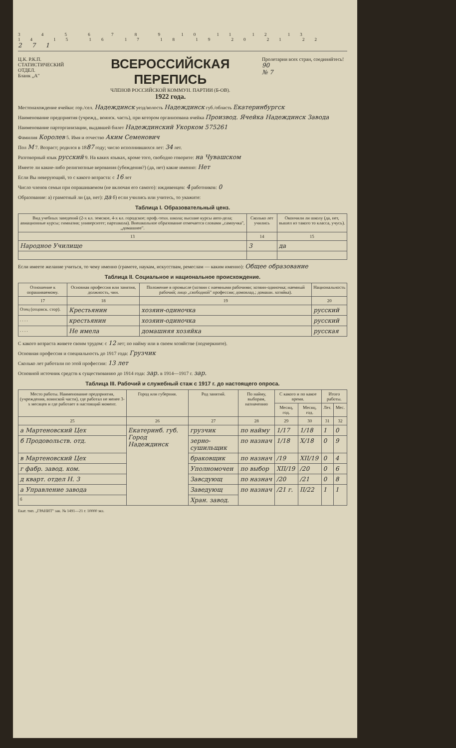3 4 5 6 7 8 9 10 11 12 13 14 15 16 17 18 19 20 21 22 271
Ц.К. Р.К.П.
СТАТИСТИЧЕСКИЙ ОТДЕЛ.
Бланк „А"
ВСЕРОССИЙСКАЯ ПЕРЕПИСЬ
ЧЛЕНОВ РОССИЙСКОЙ КОММУН. ПАРТИИ (Б-ОВ).
1922 года.
Пролетарии всех стран, соединяйтесь! 90
№ 7
Местонахождение ячейки: гор./сел. Надеждинск уезд/волость Надеждинск губ./область Екатеринбургск
Наименование предприятия (учрежд., воинск. часть), при котором организована ячейка Производ. Ячейка Надеждинск Завода
Наименование парторганизации, выдавшей билет Надеждинский Укорком 575261
Фамилия Королев 5. Имя и отчество Аким Семенович
Пол М 7. Возраст; родился в 1887 году; число исполнившихся лет: 34 лет.
Разговорный язык русский 9. На каких языках, кроме того, свободно говорите: на Чувашском
Имеете ли какие-либо религиозные верования (убеждения?) (да, нет) какие именно: Нет
Если Вы неверующий, то с какого возраста: с 16 лет
Число членов семьи при опрашиваемом (не включая его самого): иждивенцев: 4 работников: 0
Образование: а) грамотный ли (да, нет): да б) если учились или учитесь, то укажите:
Таблица I. Образовательный ценз.
| Вид учебных заведений (2-х кл. земское, 4-х кл. городское; проф.-техн. школа; высшие курсы авто-дела; авиационные курсы; гимназия; университет; партшкола). Внешкольное образование отмечается словами „самоучка", „домашнее". | Сколько лет учились | Окончили ли школу (да, нет, вышел из такого то класса, учусь). |
| --- | --- | --- |
| 13 | 14 | 15 |
| Народное Училище | 3 | да |
Если имеете желание учиться, то чему именно (грамоте, наукам, искусствам, ремеслам — каким именно): Общее образование
Таблица II. Социальное и национальное происхождение.
| Отношение к опрашиваемому. | Основная профессия или занятия, должность, чин. | Положение в промысле (хозяин с наемными рабочими; хозяин-одиночка; наемный рабочий; лицо „свободной" профессии; домовлад.; домашн. хозяйка). | Национальность |
| --- | --- | --- | --- |
| 17 | 18 | 19 | 20 |
| Отец (отцовск. стор). | Крестьянин | хозяин-одиночка | русский |
| . . . . | крестьянин | хозяин-одиночка | русский |
| . . . . | Не имела | домашняя хозяйка | русская |
С какого возраста живете своим трудом: с 12 лет; по найму или в своем хозяйстве (подчеркните).
Основная профессия и специальность до 1917 года: Грузчик
Сколько лет работали по этой профессии: 13 лет
Основной источник средств к существованию до 1914 года: зар. в 1914—1917 г. зар.
Таблица III. Рабочий и служебный стаж с 1917 г. до настоящего опроса.
| Место работы. Наименование предприятия, (учреждения, воинской части), где работал не менее 3-х месяцев и где работает в настоящий момент. | Город или губерния. | Род занятий. | По найму, выборам, назначению | С какого и по какое время. | | Итого работы. | |
| --- | --- | --- | --- | --- | --- | --- | --- |
| | | | | Месяц, год. | Месяц, год. | Лет. | Мес. |
| 25 | 26 | 27 | 28 | 29 | 30 | 31 | 32 |
| а Мартеновский Цех | Екатеринб. губ. Город Надеждинск | грузчик | по найму | 1/17 | 1/18 | 1 | 0 |
| б Продовольств. отд. | | зерно-сушильщик | по назнач | 1/18 | X/18 | 0 | 9 |
| в Мартеновский Цех | | браковщик | по назнач | /19 | XII/19 | 0 | 4 |
| г фабр. завод. ком. | | Уполномочен | по выбор | XII/19 | /20 | 0 | 6 |
| д кварт. отдел Н. 3 | | Завсдующ | по назнач | /20 | /21 | 0 | 8 |
| а Управление завода | | Заведующ | по назнач | /21 г. | II/22 | 1 | 1 |
| б | | Хран. завод. | | | | | |
Екат. тип. „ГРАНИТ" зак. № 1491—21 г. 10000 экз.